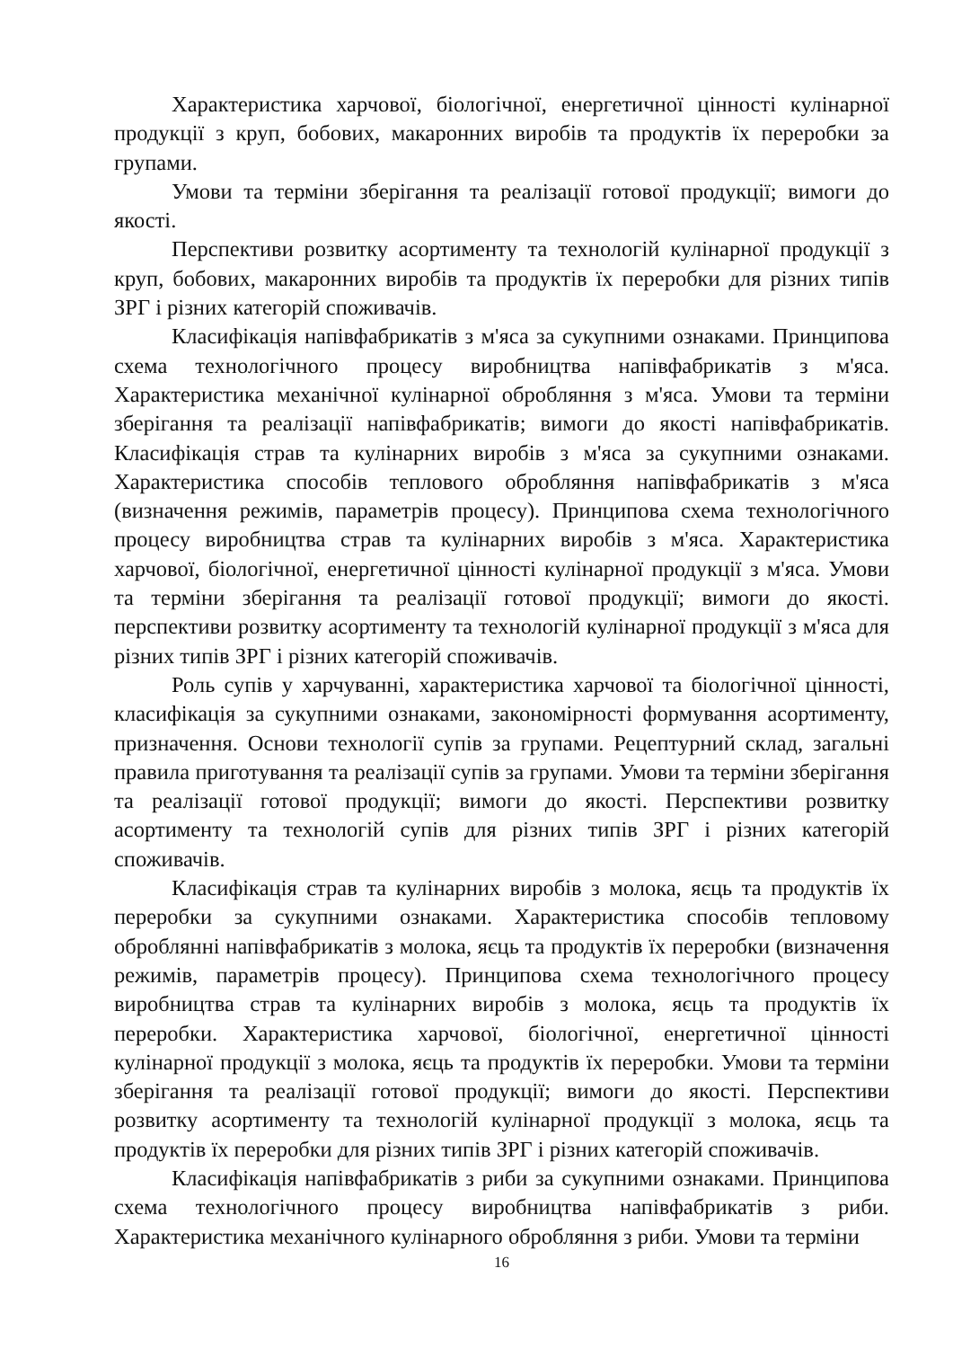Характеристика харчової, біологічної, енергетичної цінності кулінарної продукції з круп, бобових, макаронних виробів та продуктів їх переробки за групами.
Умови та терміни зберігання та реалізації готової продукції; вимоги до якості.
Перспективи розвитку асортименту та технологій кулінарної продукції з круп, бобових, макаронних виробів та продуктів їх переробки для різних типів ЗРГ і різних категорій споживачів.
Класифікація напівфабрикатів з м'яса за сукупними ознаками. Принципова схема технологічного процесу виробництва напівфабрикатів з м'яса. Характеристика механічної кулінарної обробляння з м'яса. Умови та терміни зберігання та реалізації напівфабрикатів; вимоги до якості напівфабрикатів. Класифікація страв та кулінарних виробів з м'яса за сукупними ознаками. Характеристика способів теплового обробляння напівфабрикатів з м'яса (визначення режимів, параметрів процесу). Принципова схема технологічного процесу виробництва страв та кулінарних виробів з м'яса. Характеристика харчової, біологічної, енергетичної цінності кулінарної продукції з м'яса. Умови та терміни зберігання та реалізації готової продукції; вимоги до якості. перспективи розвитку асортименту та технологій кулінарної продукції з м'яса для різних типів ЗРГ і різних категорій споживачів.
Роль супів у харчуванні, характеристика харчової та біологічної цінності, класифікація за сукупними ознаками, закономірності формування асортименту, призначення. Основи технології супів за групами. Рецептурний склад, загальні правила приготування та реалізації супів за групами. Умови та терміни зберігання та реалізації готової продукції; вимоги до якості. Перспективи розвитку асортименту та технологій супів для різних типів ЗРГ і різних категорій споживачів.
Класифікація страв та кулінарних виробів з молока, яєць та продуктів їх переробки за сукупними ознаками. Характеристика способів тепловому оброблянні напівфабрикатів з молока, яєць та продуктів їх переробки (визначення режимів, параметрів процесу). Принципова схема технологічного процесу виробництва страв та кулінарних виробів з молока, яєць та продуктів їх переробки. Характеристика харчової, біологічної, енергетичної цінності кулінарної продукції з молока, яєць та продуктів їх переробки. Умови та терміни зберігання та реалізації готової продукції; вимоги до якості. Перспективи розвитку асортименту та технологій кулінарної продукції з молока, яєць та продуктів їх переробки для різних типів ЗРГ і різних категорій споживачів.
Класифікація напівфабрикатів з риби за сукупними ознаками. Принципова схема технологічного процесу виробництва напівфабрикатів з риби. Характеристика механічного кулінарного обробляння з риби. Умови та терміни
16